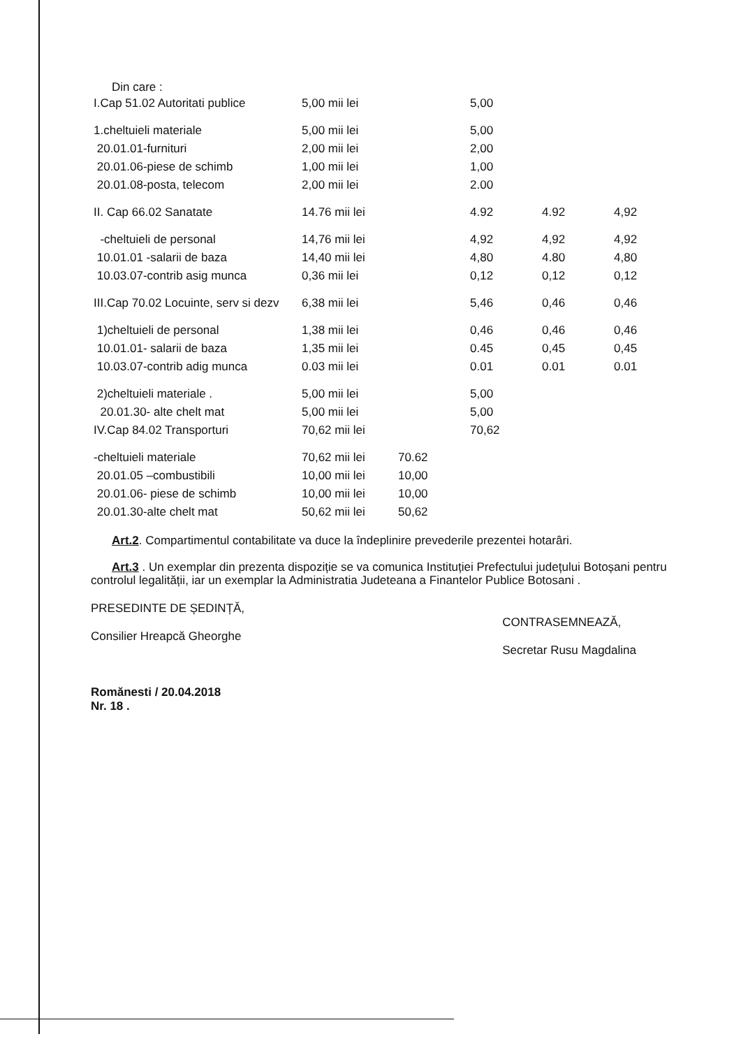Din care :
| I.Cap 51.02 Autoritati publice | 5,00 mii lei | | 5,00 | | |
| 1.cheltuieli materiale | 5,00 mii lei | | 5,00 | | |
| 20.01.01-furnituri | 2,00 mii lei | | 2,00 | | |
| 20.01.06-piese de schimb | 1,00 mii lei | | 1,00 | | |
| 20.01.08-posta, telecom | 2,00 mii lei | | 2.00 | | |
| II. Cap 66.02 Sanatate | 14.76 mii lei | | 4.92 | 4.92 | 4,92 |
| -cheltuieli de personal | 14,76 mii lei | | 4,92 | 4,92 | 4,92 |
| 10.01.01 -salarii de baza | 14,40 mii lei | | 4,80 | 4.80 | 4,80 |
| 10.03.07-contrib asig munca | 0,36 mii lei | | 0,12 | 0,12 | 0,12 |
| III.Cap 70.02 Locuinte, serv si dezv | 6,38 mii lei | | 5,46 | 0,46 | 0,46 |
| 1)cheltuieli de personal | 1,38 mii lei | | 0,46 | 0,46 | 0,46 |
| 10.01.01- salarii de baza | 1,35 mii lei | | 0.45 | 0,45 | 0,45 |
| 10.03.07-contrib adig munca | 0.03 mii lei | | 0.01 | 0.01 | 0.01 |
| 2)cheltuieli materiale . | 5,00 mii lei | | 5,00 | | |
| 20.01.30- alte chelt mat | 5,00 mii lei | | 5,00 | | |
| IV.Cap 84.02 Transporturi | 70,62 mii lei | | 70,62 | | |
| -cheltuieli materiale | 70,62 mii lei | 70.62 | | | |
| 20.01.05 –combustibili | 10,00 mii lei | 10,00 | | | |
| 20.01.06- piese de schimb | 10,00 mii lei | 10,00 | | | |
| 20.01.30-alte chelt mat | 50,62 mii lei | 50,62 | | | |
Art.2. Compartimentul contabilitate va duce la îndeplinire prevederile prezentei hotarâri.
Art.3 . Un exemplar din prezenta dispoziție se va comunica Instituției Prefectului județului Botoșani pentru controlul legalității, iar un exemplar la Administratia Judeteana a Finantelor Publice Botosani .
PRESEDINTE DE ȘEDINȚĂ,
Consilier Hreapcă Gheorghe
Romănesti / 20.04.2018
Nr. 18 .
CONTRASEMNEAZĂ,
Secretar Rusu Magdalina